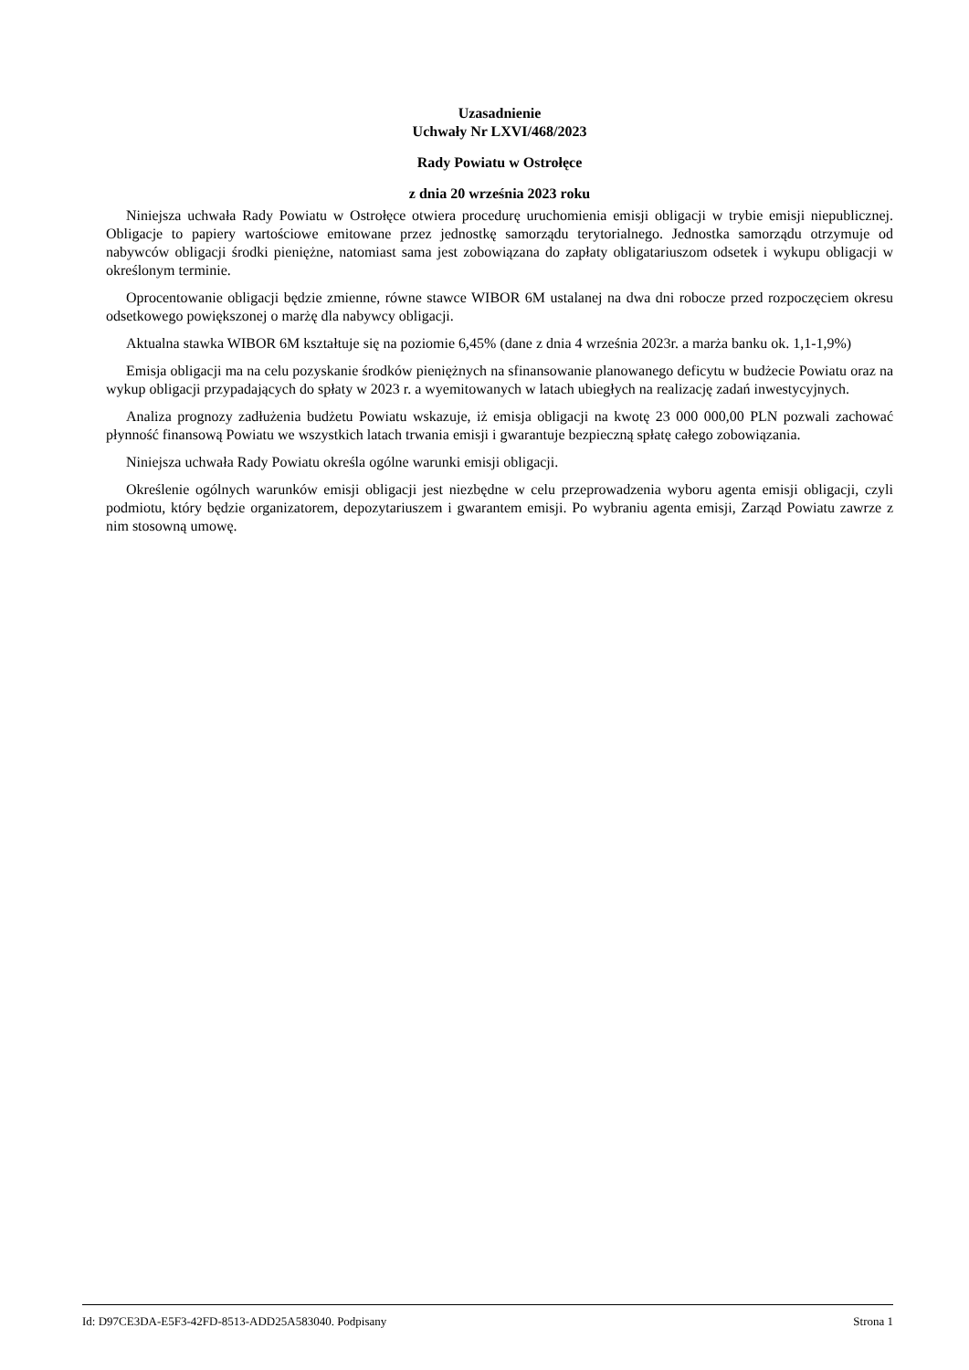Uzasadnienie
Uchwały Nr LXVI/468/2023
Rady Powiatu w Ostrołęce
z dnia 20 września 2023 roku
Niniejsza uchwała Rady Powiatu w Ostrołęce otwiera procedurę uruchomienia emisji obligacji w trybie emisji niepublicznej. Obligacje to papiery wartościowe emitowane przez jednostkę samorządu terytorialnego. Jednostka samorządu otrzymuje od nabywców obligacji środki pieniężne, natomiast sama jest zobowiązana do zapłaty obligatariuszom odsetek i wykupu obligacji w określonym terminie.
Oprocentowanie obligacji będzie zmienne, równe stawce WIBOR 6M ustalanej na dwa dni robocze przed rozpoczęciem okresu odsetkowego powiększonej o marżę dla nabywcy obligacji.
Aktualna stawka WIBOR 6M kształtuje się na poziomie 6,45% (dane z dnia 4 września 2023r. a marża banku ok. 1,1-1,9%)
Emisja obligacji ma na celu pozyskanie środków pieniężnych na sfinansowanie planowanego deficytu w budżecie Powiatu oraz na wykup obligacji przypadających do spłaty w 2023 r. a wyemitowanych w latach ubiegłych na realizację zadań inwestycyjnych.
Analiza prognozy zadłużenia budżetu Powiatu wskazuje, iż emisja obligacji na kwotę 23 000 000,00 PLN pozwali zachować płynność finansową Powiatu we wszystkich latach trwania emisji i gwarantuje bezpieczną spłatę całego zobowiązania.
Niniejsza uchwała Rady Powiatu określa ogólne warunki emisji obligacji.
Określenie ogólnych warunków emisji obligacji jest niezbędne w celu przeprowadzenia wyboru agenta emisji obligacji, czyli podmiotu, który będzie organizatorem, depozytariuszem i gwarantem emisji. Po wybraniu agenta emisji, Zarząd Powiatu zawrze z nim stosowną umowę.
Id: D97CE3DA-E5F3-42FD-8513-ADD25A583040. Podpisany Strona 1